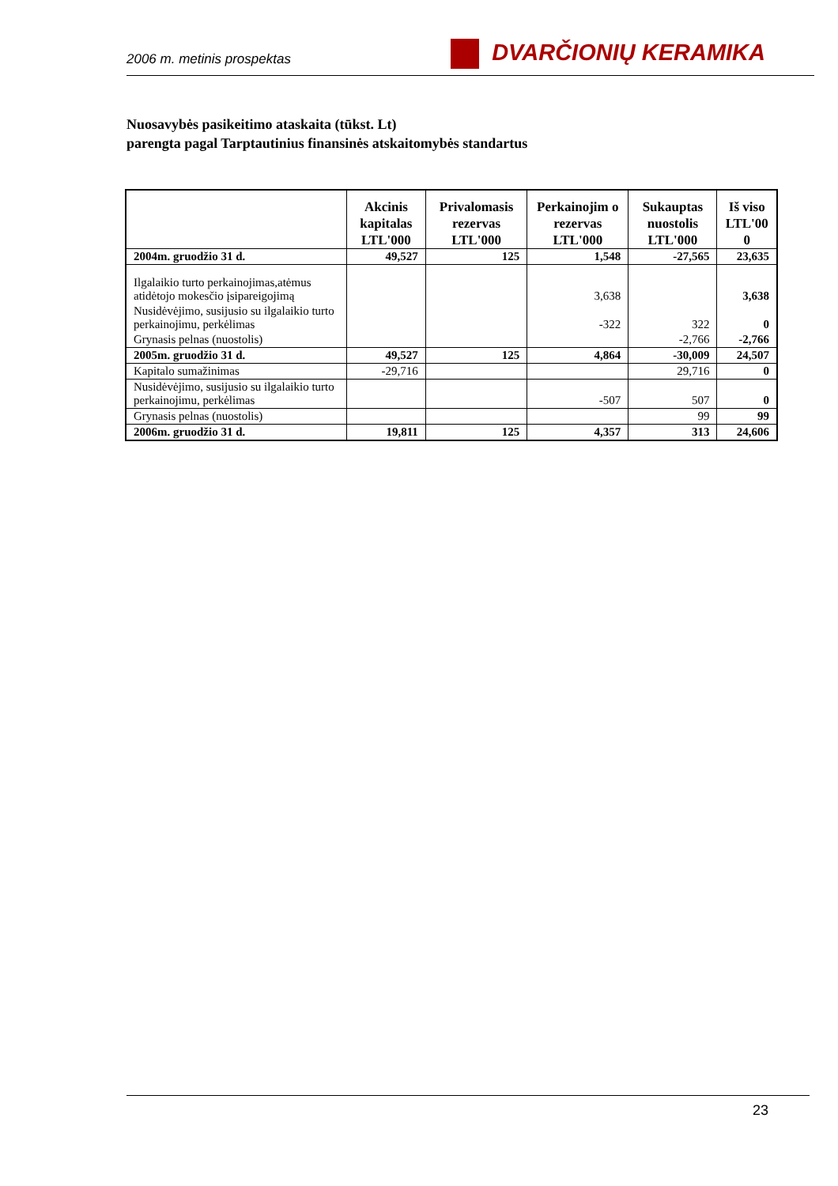2006 m. metinis prospektas
DVARČIONIŲ KERAMIKA
Nuosavybės pasikeitimo ataskaita (tūkst. Lt)
parengta pagal Tarptautinius finansinės atskaitomybės standartus
| | Akcinis kapitalas LTL'000 | Privalomasis rezervas LTL'000 | Perkainojim o rezervas LTL'000 | Sukauptas nuostolis LTL'000 | Iš viso LTL'00 0 |
| --- | --- | --- | --- | --- | --- |
| 2004m. gruodžio 31 d. | 49,527 | 125 | 1,548 | -27,565 | 23,635 |
| Ilgalaikio turto perkainojimas,atėmus atidėtojo mokesčio įsipareigojimą | | | 3,638 | | 3,638 |
| Nusidėvėjimo, susijusio su ilgalaikio turto perkainojimu, perkėlimas | | | -322 | 322 | 0 |
| Grynasis pelnas (nuostolis) | | | | -2,766 | -2,766 |
| 2005m. gruodžio 31 d. | 49,527 | 125 | 4,864 | -30,009 | 24,507 |
| Kapitalo sumažinimas | -29,716 | | | 29,716 | 0 |
| Nusidėvėjimo, susijusio su ilgalaikio turto perkainojimu, perkėlimas | | | -507 | 507 | 0 |
| Grynasis pelnas (nuostolis) | | | | 99 | 99 |
| 2006m. gruodžio 31 d. | 19,811 | 125 | 4,357 | 313 | 24,606 |
23